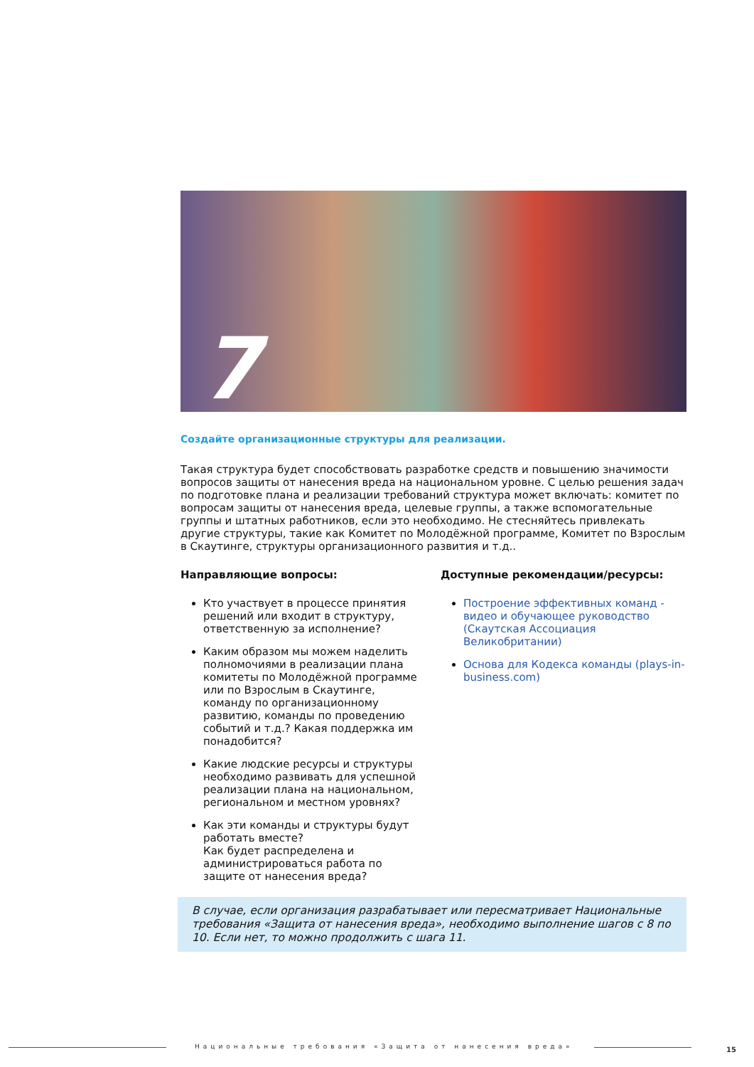7
Создайте организационные структуры для реализации.
Такая структура будет способствовать разработке средств и повышению значимости вопросов защиты от нанесения вреда на национальном уровне. С целью решения задач по подготовке плана и реализации требований структура может включать: комитет по вопросам защиты от нанесения вреда, целевые группы, а также вспомогательные группы и штатных работников, если это необходимо. Не стесняйтесь привлекать другие структуры, такие как Комитет по Молодёжной программе, Комитет по Взрослым в Скаутинге, структуры организационного развития и т.д..
Направляющие вопросы:
Кто участвует в процессе принятия решений или входит в структуру, ответственную за исполнение?
Каким образом мы можем наделить полномочиями в реализации плана комитеты по Молодёжной программе или по Взрослым в Скаутинге, команду по организационному развитию, команды по проведению событий и т.д.? Какая поддержка им понадобится?
Какие людские ресурсы и структуры необходимо развивать для успешной реализации плана на национальном, региональном и местном уровнях?
Как эти команды и структуры будут работать вместе?
Как будет распределена и администрироваться работа по защите от нанесения вреда?
Доступные рекомендации/ресурсы:
Построение эффективных команд - видео и обучающее руководство (Скаутская Ассоциация Великобритании)
Основа для Кодекса команды (plays-in-business.com)
В случае, если организация разрабатывает или пересматривает Национальные требования «Защита от нанесения вреда», необходимо выполнение шагов с 8 по 10. Если нет, то можно продолжить с шага 11.
Национальные требования «Защита от нанесения вреда» 15